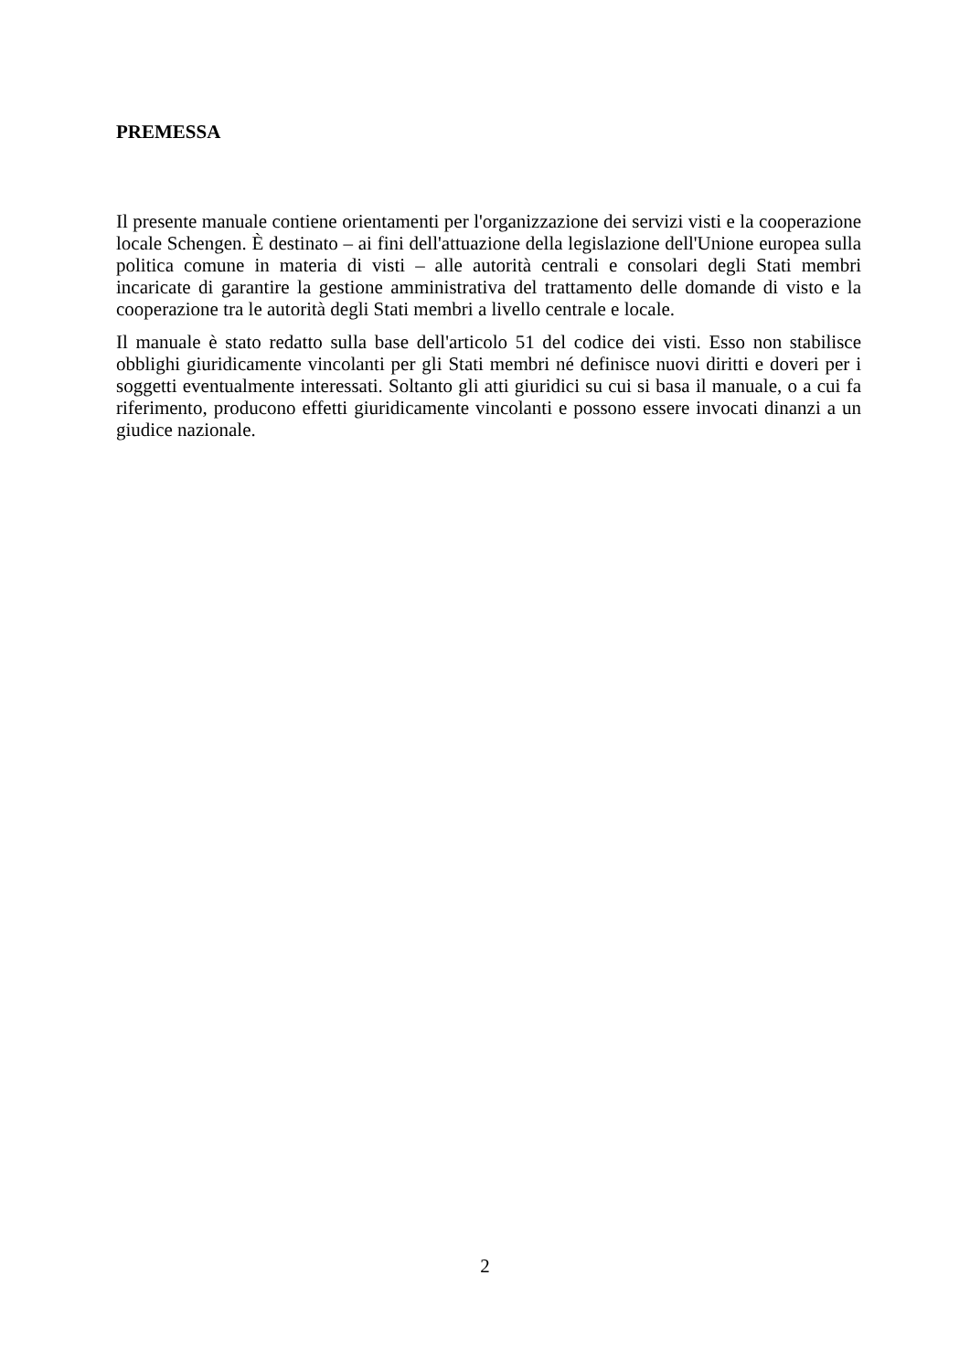PREMESSA
Il presente manuale contiene orientamenti per l'organizzazione dei servizi visti e la cooperazione locale Schengen. È destinato – ai fini dell'attuazione della legislazione dell'Unione europea sulla politica comune in materia di visti – alle autorità centrali e consolari degli Stati membri incaricate di garantire la gestione amministrativa del trattamento delle domande di visto e la cooperazione tra le autorità degli Stati membri a livello centrale e locale.
Il manuale è stato redatto sulla base dell'articolo 51 del codice dei visti. Esso non stabilisce obblighi giuridicamente vincolanti per gli Stati membri né definisce nuovi diritti e doveri per i soggetti eventualmente interessati. Soltanto gli atti giuridici su cui si basa il manuale, o a cui fa riferimento, producono effetti giuridicamente vincolanti e possono essere invocati dinanzi a un giudice nazionale.
2